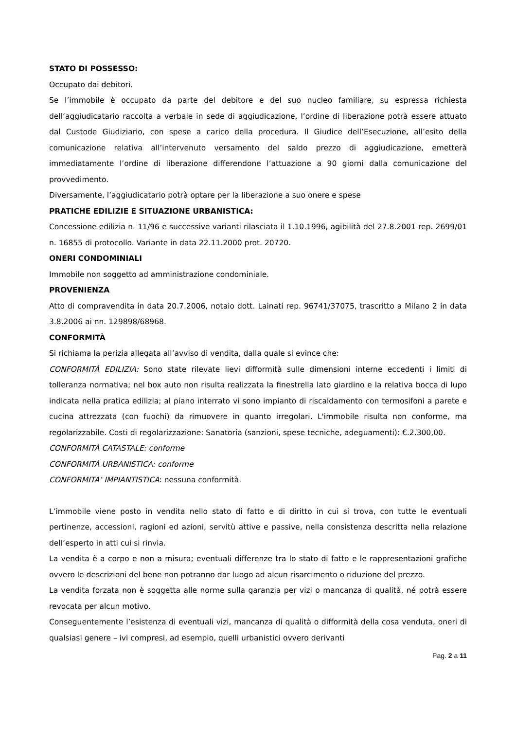STATO DI POSSESSO:
Occupato dai debitori.
Se l’immobile è occupato da parte del debitore e del suo nucleo familiare, su espressa richiesta dell’aggiudicatario raccolta a verbale in sede di aggiudicazione, l’ordine di liberazione potrà essere attuato dal Custode Giudiziario, con spese a carico della procedura. Il Giudice dell’Esecuzione, all’esito della comunicazione relativa all’intervenuto versamento del saldo prezzo di aggiudicazione, emetterà immediatamente l’ordine di liberazione differendone l’attuazione a 90 giorni dalla comunicazione del provvedimento.
Diversamente, l’aggiudicatario potrà optare per la liberazione a suo onere e spese
PRATICHE EDILIZIE E SITUAZIONE URBANISTICA:
Concessione edilizia n. 11/96 e successive varianti rilasciata il 1.10.1996, agibilità del 27.8.2001 rep. 2699/01 n. 16855 di protocollo. Variante in data 22.11.2000 prot. 20720.
ONERI CONDOMINIALI
Immobile non soggetto ad amministrazione condominiale.
PROVENIENZA
Atto di compravendita in data 20.7.2006, notaio dott. Lainati rep. 96741/37075, trascritto a Milano 2 in data 3.8.2006 ai nn. 129898/68968.
CONFORMITÀ
Si richiama la perizia allegata all’avviso di vendita, dalla quale si evince che:
CONFORMITÀ EDILIZIA: Sono state rilevate lievi difformità sulle dimensioni interne eccedenti i limiti di tolleranza normativa; nel box auto non risulta realizzata la finestrella lato giardino e la relativa bocca di lupo indicata nella pratica edilizia; al piano interrato vi sono impianto di riscaldamento con termosifoni a parete e cucina attrezzata (con fuochi) da rimuovere in quanto irregolari. L'immobile risulta non conforme, ma regolarizzabile. Costi di regolarizzazione: Sanatoria (sanzioni, spese tecniche, adeguamenti): €.2.300,00.
CONFORMITÀ CATASTALE: conforme
CONFORMITÀ URBANISTICA: conforme
CONFORMITA’ IMPIANTISTICA: nessuna conformità.
L’immobile viene posto in vendita nello stato di fatto e di diritto in cui si trova, con tutte le eventuali pertinenze, accessioni, ragioni ed azioni, servitù attive e passive, nella consistenza descritta nella relazione dell’esperto in atti cui si rinvia.
La vendita è a corpo e non a misura; eventuali differenze tra lo stato di fatto e le rappresentazioni grafiche ovvero le descrizioni del bene non potranno dar luogo ad alcun risarcimento o riduzione del prezzo.
La vendita forzata non è soggetta alle norme sulla garanzia per vizi o mancanza di qualità, né potrà essere revocata per alcun motivo.
Conseguentemente l’esistenza di eventuali vizi, mancanza di qualità o difformità della cosa venduta, oneri di qualsiasi genere – ivi compresi, ad esempio, quelli urbanistici ovvero derivanti
Pag. 2 a 11